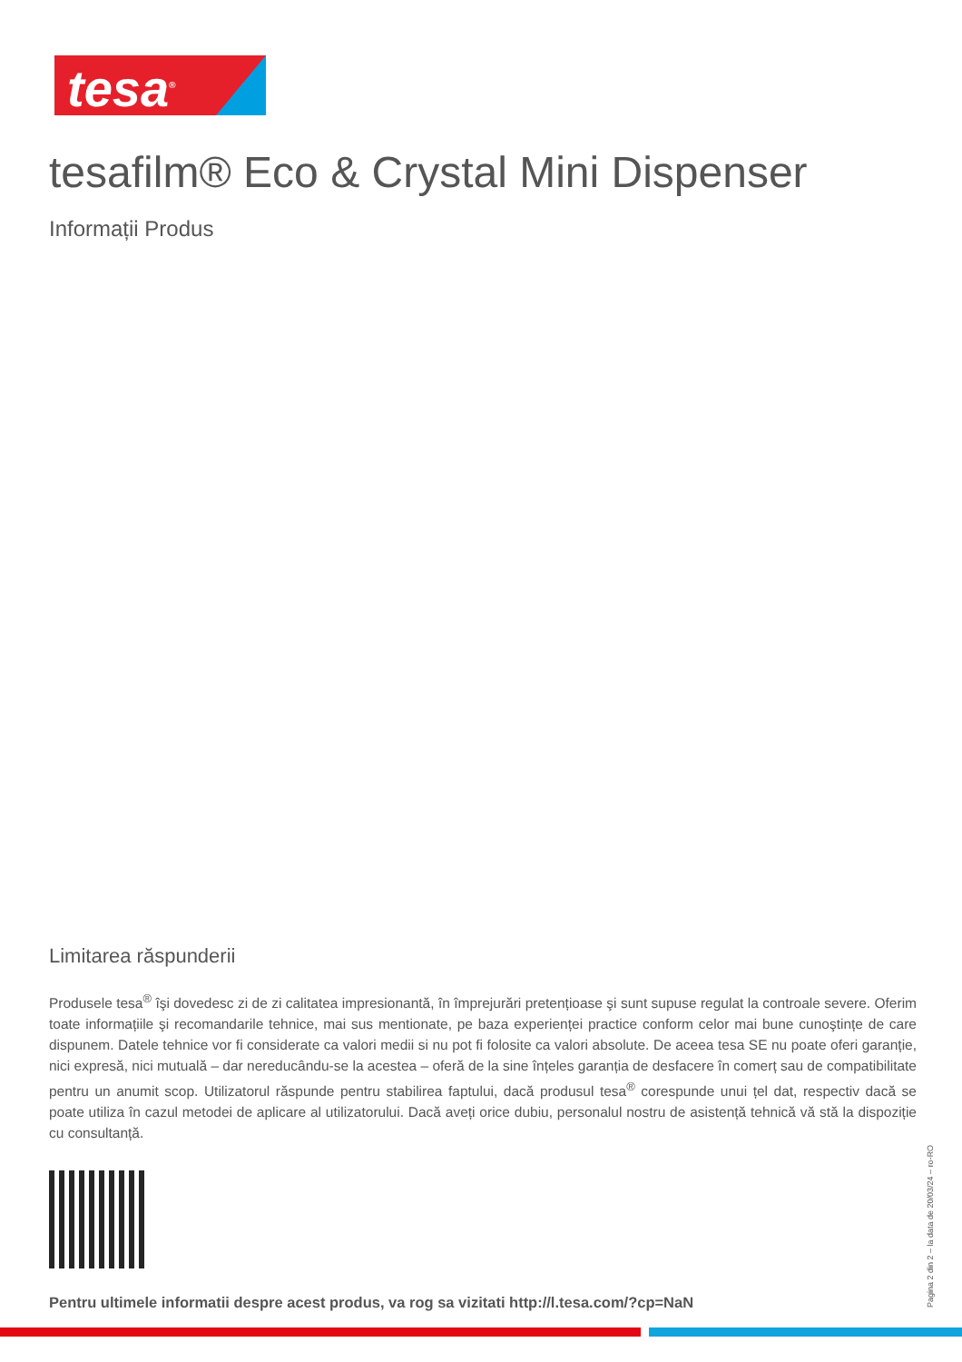tesa<sup>®</sup>
tesafilm® Eco & Crystal Mini Dispenser
Informații Produs
Limitarea răspunderii
Produsele tesa<sup>®</sup> îşi dovedesc zi de zi calitatea impresionantă, în împrejurări pretențioase şi sunt supuse regulat la controale severe. Oferim toate informațiile şi recomandarile tehnice, mai sus mentionate, pe baza experienței practice conform celor mai bune cunoştințe de care dispunem. Datele tehnice vor fi considerate ca valori medii si nu pot fi folosite ca valori absolute. De aceea tesa SE nu poate oferi garanție, nici expresă, nici mutuală – dar nereducându-se la acestea – oferă de la sine înțeles garanția de desfacere în comerț sau de compatibilitate pentru un anumit scop. Utilizatorul răspunde pentru stabilirea faptului, dacă produsul tesa<sup>®</sup> corespunde unui țel dat, respectiv dacă se poate utiliza în cazul metodei de aplicare al utilizatorului. Dacă aveți orice dubiu, personalul nostru de asistență tehnică vă stă la dispoziție cu consultanță.
Pentru ultimele informatii despre acest produs, va rog sa vizitati http://l.tesa.com/?cp=NaN
Pagina 2 din 2 – la data de 20/03/24 – ro-RO